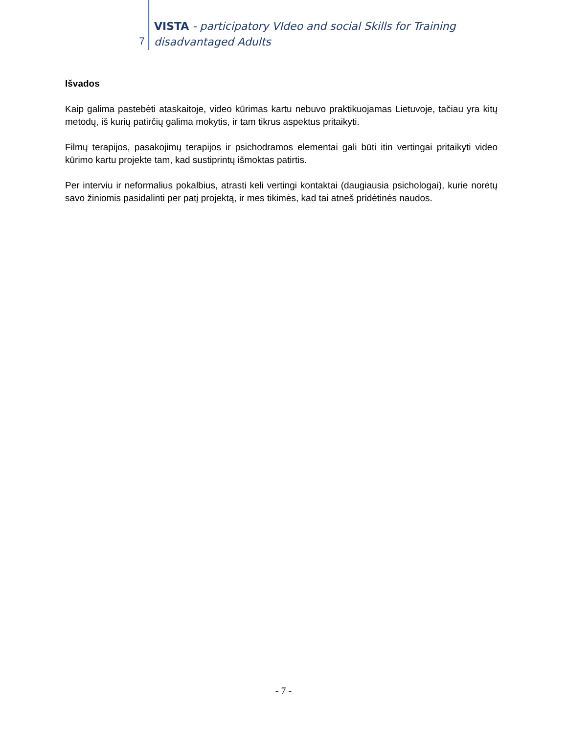7
VISTA - participatory VIdeo and social Skills for Training disadvantaged Adults
Išvados
Kaip galima pastebėti ataskaitoje, video kūrimas kartu nebuvo praktikuojamas Lietuvoje, tačiau yra kitų metodų, iš kurių patirčių galima mokytis, ir tam tikrus aspektus pritaikyti.
Filmų terapijos, pasakojimų terapijos ir psichodramos elementai gali būti itin vertingai pritaikyti video kūrimo kartu projekte tam, kad sustiprintų išmoktas patirtis.
Per interviu ir neformalius pokalbius, atrasti keli vertingi kontaktai (daugiausia psichologai), kurie norėtų savo žiniomis pasidalinti per patį projektą, ir mes tikimės, kad tai atneš pridėtinės naudos.
- 7 -